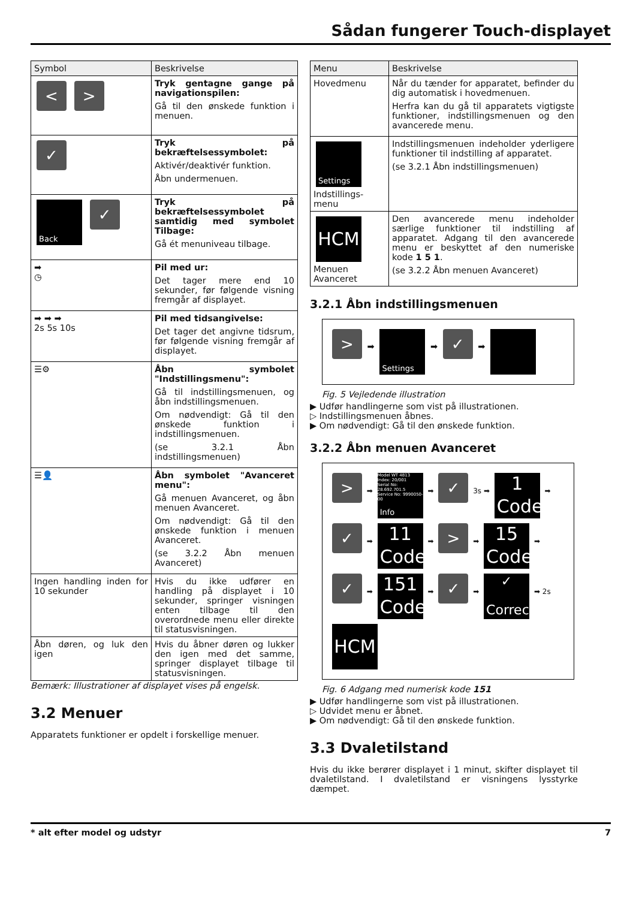Sådan fungerer Touch-displayet
| Symbol | Beskrivelse |
| --- | --- |
| < > | Tryk gentagne gange på navigationspilen: Gå til den ønskede funktion i menuen. |
| ✓ | Tryk på bekræftelsessymbolet: Aktivér/deaktivér funktion. Åbn undermenuen. |
| Back ✓ | Tryk på bekræftelsessymbolet samtidig med symbolet Tilbage: Gå ét menuniveau tilbage. |
| ➡ ◷ | Pil med ur: Det tager mere end 10 sekunder, før følgende visning fremgår af displayet. |
| ➡ ➡ ➡ 2s 5s 10s | Pil med tidsangivelse: Det tager det angivne tidsrum, før følgende visning fremgår af displayet. |
| ☰⚙ | Åbn symbolet "Indstillingsmenu": Gå til indstillingsmenuen, og åbn indstillingsmenuen. Om nødvendigt: Gå til den ønskede funktion i indstillingsmenuen. (se 3.2.1 Åbn indstillingsmenuen) |
| ☰👤 | Åbn symbolet "Avanceret menu": Gå menuen Avanceret, og åbn menuen Avanceret. Om nødvendigt: Gå til den ønskede funktion i menuen Avanceret. (se 3.2.2 Åbn menuen Avanceret) |
| Ingen handling inden for 10 sekunder | Hvis du ikke udfører en handling på displayet i 10 sekunder, springer visningen enten tilbage til den overordnede menu eller direkte til statusvisningen. |
| Åbn døren, og luk den igen | Hvis du åbner døren og lukker den igen med det samme, springer displayet tilbage til statusvisningen. |
Bemærk: Illustrationer af displayet vises på engelsk.
3.2 Menuer
Apparatets funktioner er opdelt i forskellige menuer.
| Menu | Beskrivelse |
| --- | --- |
| Hovedmenu | Når du tænder for apparatet, befinder du dig automatisk i hovedmenuen. Herfra kan du gå til apparatets vigtigste funktioner, indstillingsmenuen og den avancerede menu. |
| Settings Indstillings-menu | Indstillingsmenuen indeholder yderligere funktioner til indstilling af apparatet. (se 3.2.1 Åbn indstillingsmenuen) |
| HCM Menuen Avanceret | Den avancerede menu indeholder særlige funktioner til indstilling af apparatet. Adgang til den avancerede menu er beskyttet af den numeriske kode 1 5 1 . (se 3.2.2 Åbn menuen Avanceret) |
3.2.1 Åbn indstillingsmenuen
> ➡ Settings ➡ ✓ ➡
Fig. 5 Vejledende illustration
▶ Udfør handlingerne som vist på illustrationen.
▷ Indstillingsmenuen åbnes.
▶ Om nødvendigt: Gå til den ønskede funktion.
3.2.2 Åbn menuen Avanceret
> ➡ Model WT 4813
Index: 20/001
Serial No: 28.692.701.5
Service No: 9990050-00 Info ➡ ✓ 3s ➡ 1 Code ➡
✓ ➡ 11 Code ➡ > ➡ 15 Code ➡
✓ ➡ 151 Code ➡ ✓ ➡ ✓ Correct ➡ 2s
HCM
Fig. 6 Adgang med numerisk kode 151
▶ Udfør handlingerne som vist på illustrationen.
▷ Udvidet menu er åbnet.
▶ Om nødvendigt: Gå til den ønskede funktion.
3.3 Dvaletilstand
Hvis du ikke berører displayet i 1 minut, skifter displayet til dvaletilstand. I dvaletilstand er visningens lysstyrke dæmpet.
* alt efter model og udstyr 7